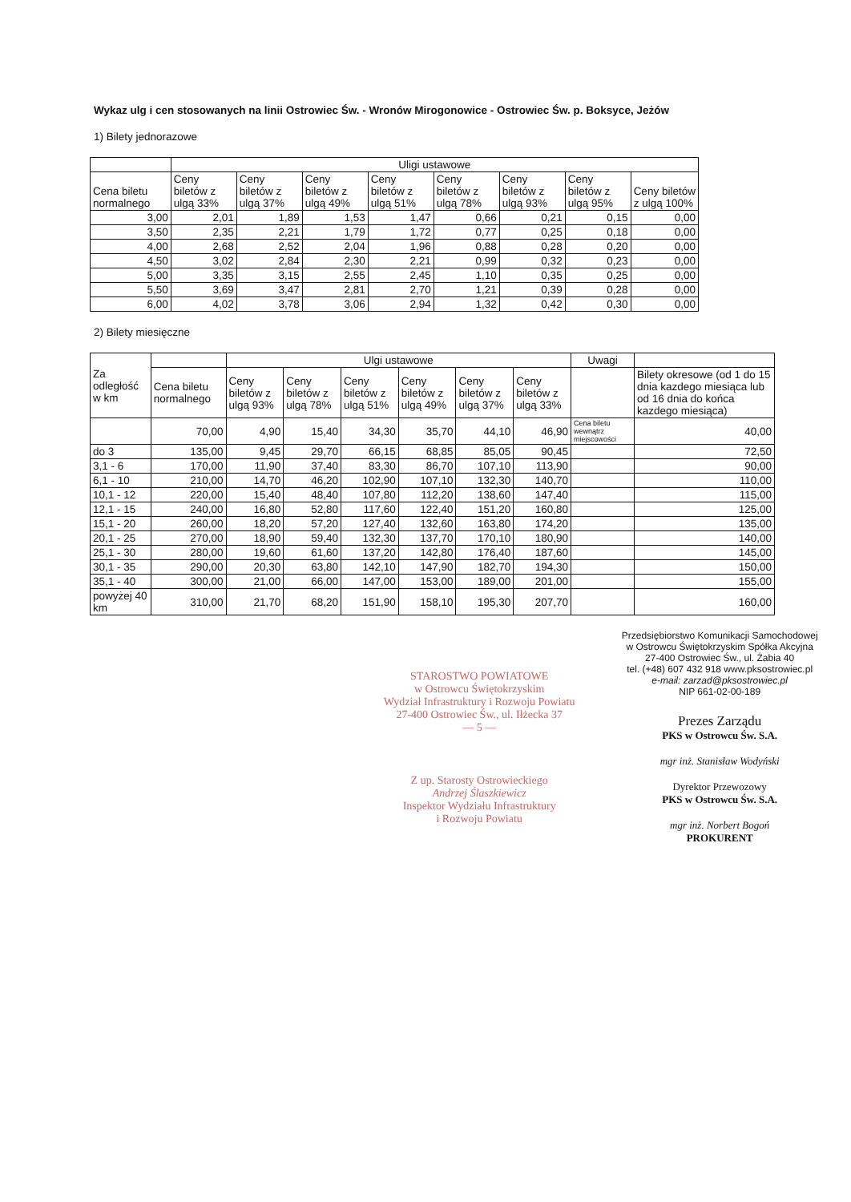Wykaz ulg i cen stosowanych na linii Ostrowiec Św. - Wronów Mirogonowice - Ostrowiec Św. p. Boksyce, Jeżów
1) Bilety jednorazowe
| | Uligi ustawowe | | | | | | | |
| --- | --- | --- | --- | --- | --- | --- | --- | --- |
| Cena biletu normalnego | Ceny biletów z ulgą 33% | Ceny biletów z ulgą 37% | Ceny biletów z ulgą 49% | Ceny biletów z ulgą 51% | Ceny biletów z ulgą 78% | Ceny biletów z ulgą 93% | Ceny biletów z ulgą 95% | Ceny biletów z ulgą 100% |
| 3,00 | 2,01 | 1,89 | 1,53 | 1,47 | 0,66 | 0,21 | 0,15 | 0,00 |
| 3,50 | 2,35 | 2,21 | 1,79 | 1,72 | 0,77 | 0,25 | 0,18 | 0,00 |
| 4,00 | 2,68 | 2,52 | 2,04 | 1,96 | 0,88 | 0,28 | 0,20 | 0,00 |
| 4,50 | 3,02 | 2,84 | 2,30 | 2,21 | 0,99 | 0,32 | 0,23 | 0,00 |
| 5,00 | 3,35 | 3,15 | 2,55 | 2,45 | 1,10 | 0,35 | 0,25 | 0,00 |
| 5,50 | 3,69 | 3,47 | 2,81 | 2,70 | 1,21 | 0,39 | 0,28 | 0,00 |
| 6,00 | 4,02 | 3,78 | 3,06 | 2,94 | 1,32 | 0,42 | 0,30 | 0,00 |
2) Bilety miesięczne
| Za odległość w km | | Ulgi ustawowe | | | | | | Uwagi | |
| --- | --- | --- | --- | --- | --- | --- | --- | --- | --- |
| | Cena biletu normalnego | Ceny biletów z ulgą 93% | Ceny biletów z ulgą 78% | Ceny biletów z ulgą 51% | Ceny biletów z ulgą 49% | Ceny biletów z ulgą 37% | Ceny biletów z ulgą 33% | | Bilety okresowe (od 1 do 15 dnia kazdego miesiąca lub od 16 dnia do końca kazdego miesiąca) |
| | 70,00 | 4,90 | 15,40 | 34,30 | 35,70 | 44,10 | 46,90 | Cena biletu wewnątrz miejscowości | 40,00 |
| do 3 | 135,00 | 9,45 | 29,70 | 66,15 | 68,85 | 85,05 | 90,45 | | 72,50 |
| 3,1 - 6 | 170,00 | 11,90 | 37,40 | 83,30 | 86,70 | 107,10 | 113,90 | | 90,00 |
| 6,1 - 10 | 210,00 | 14,70 | 46,20 | 102,90 | 107,10 | 132,30 | 140,70 | | 110,00 |
| 10,1 - 12 | 220,00 | 15,40 | 48,40 | 107,80 | 112,20 | 138,60 | 147,40 | | 115,00 |
| 12,1 - 15 | 240,00 | 16,80 | 52,80 | 117,60 | 122,40 | 151,20 | 160,80 | | 125,00 |
| 15,1 - 20 | 260,00 | 18,20 | 57,20 | 127,40 | 132,60 | 163,80 | 174,20 | | 135,00 |
| 20,1 - 25 | 270,00 | 18,90 | 59,40 | 132,30 | 137,70 | 170,10 | 180,90 | | 140,00 |
| 25,1 - 30 | 280,00 | 19,60 | 61,60 | 137,20 | 142,80 | 176,40 | 187,60 | | 145,00 |
| 30,1 - 35 | 290,00 | 20,30 | 63,80 | 142,10 | 147,90 | 182,70 | 194,30 | | 150,00 |
| 35,1 - 40 | 300,00 | 21,00 | 66,00 | 147,00 | 153,00 | 189,00 | 201,00 | | 155,00 |
| powyżej 40 km | 310,00 | 21,70 | 68,20 | 151,90 | 158,10 | 195,30 | 207,70 | | 160,00 |
STAROSTWO POWIATOWE
w Ostrowcu Świętokrzyskim
Wydział Infrastruktury i Rozwoju Powiatu
27-400 Ostrowiec Św., ul. Iłżecka 37
— 5 —
Z up. Starosty Ostrowieckiego
Andrzej Ślaszkiewicz
Inspektor Wydziału Infrastruktury
i Rozwoju Powiatu
Przedsiębiorstwo Komunikacji Samochodowej
w Ostrowcu Świętokrzyskim Spółka Akcyjna
27-400 Ostrowiec Św., ul. Żabia 40
tel. (+48) 607 432 918 www.pksostrowiec.pl
e-mail: zarzad@pksostrowiec.pl
NIP 661-02-00-189
Prezes Zarządu
PKS w Ostrowcu Św. S.A.
mgr inż. Stanisław Wodyński
Dyrektor Przewozowy
PKS w Ostrowcu Św. S.A.
mgr inż. Norbert Bogoń
PROKURENT